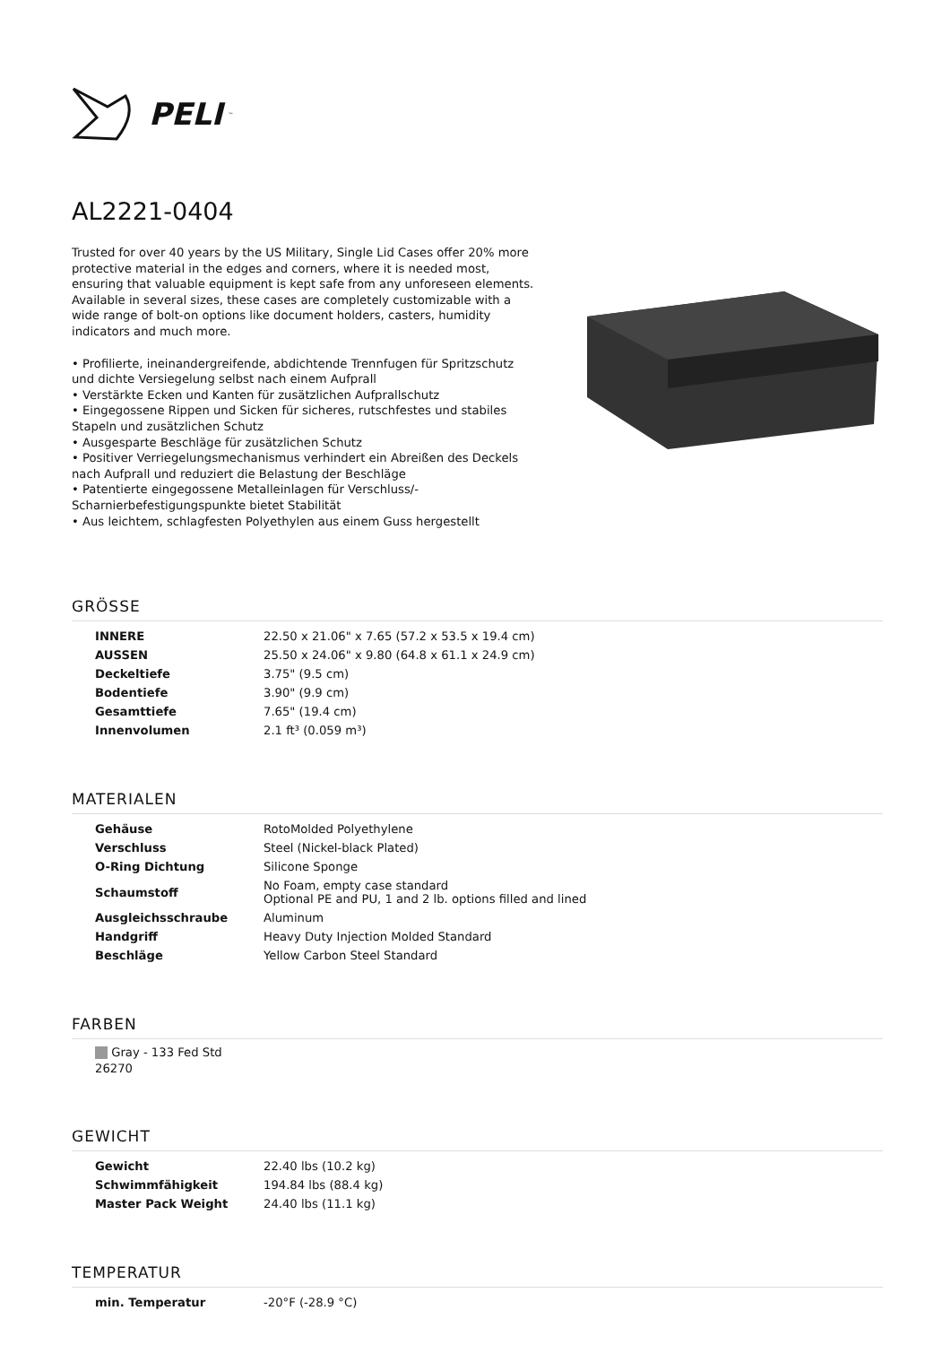PELI<sup>™</sup>
AL2221-0404
Trusted for over 40 years by the US Military, Single Lid Cases offer 20% more protective material in the edges and corners, where it is needed most, ensuring that valuable equipment is kept safe from any unforeseen elements. Available in several sizes, these cases are completely customizable with a wide range of bolt-on options like document holders, casters, humidity indicators and much more.
• Profilierte, ineinandergreifende, abdichtende Trennfugen für Spritzschutz und dichte Versiegelung selbst nach einem Aufprall
• Verstärkte Ecken und Kanten für zusätzlichen Aufprallschutz
• Eingegossene Rippen und Sicken für sicheres, rutschfestes und stabiles Stapeln und zusätzlichen Schutz
• Ausgesparte Beschläge für zusätzlichen Schutz
• Positiver Verriegelungsmechanismus verhindert ein Abreißen des Deckels nach Aufprall und reduziert die Belastung der Beschläge
• Patentierte eingegossene Metalleinlagen für Verschluss/-Scharnierbefestigungspunkte bietet Stabilität
• Aus leichtem, schlagfesten Polyethylen aus einem Guss hergestellt
GRÖSSE
| INNERE | 22.50 x 21.06" x 7.65 (57.2 x 53.5 x 19.4 cm) |
| AUSSEN | 25.50 x 24.06" x 9.80 (64.8 x 61.1 x 24.9 cm) |
| Deckeltiefe | 3.75" (9.5 cm) |
| Bodentiefe | 3.90" (9.9 cm) |
| Gesamttiefe | 7.65" (19.4 cm) |
| Innenvolumen | 2.1 ft³ (0.059 m³) |
MATERIALEN
| Gehäuse | RotoMolded Polyethylene |
| Verschluss | Steel (Nickel-black Plated) |
| O-Ring Dichtung | Silicone Sponge |
| Schaumstoff | No Foam, empty case standard Optional PE and PU, 1 and 2 lb. options filled and lined |
| Ausgleichsschraube | Aluminum |
| Handgriff | Heavy Duty Injection Molded Standard |
| Beschläge | Yellow Carbon Steel Standard |
FARBEN
Gray - 133 Fed Std 26270
GEWICHT
| Gewicht | 22.40 lbs (10.2 kg) |
| Schwimmfähigkeit | 194.84 lbs (88.4 kg) |
| Master Pack Weight | 24.40 lbs (11.1 kg) |
TEMPERATUR
| min. Temperatur | -20°F (-28.9 °C) |